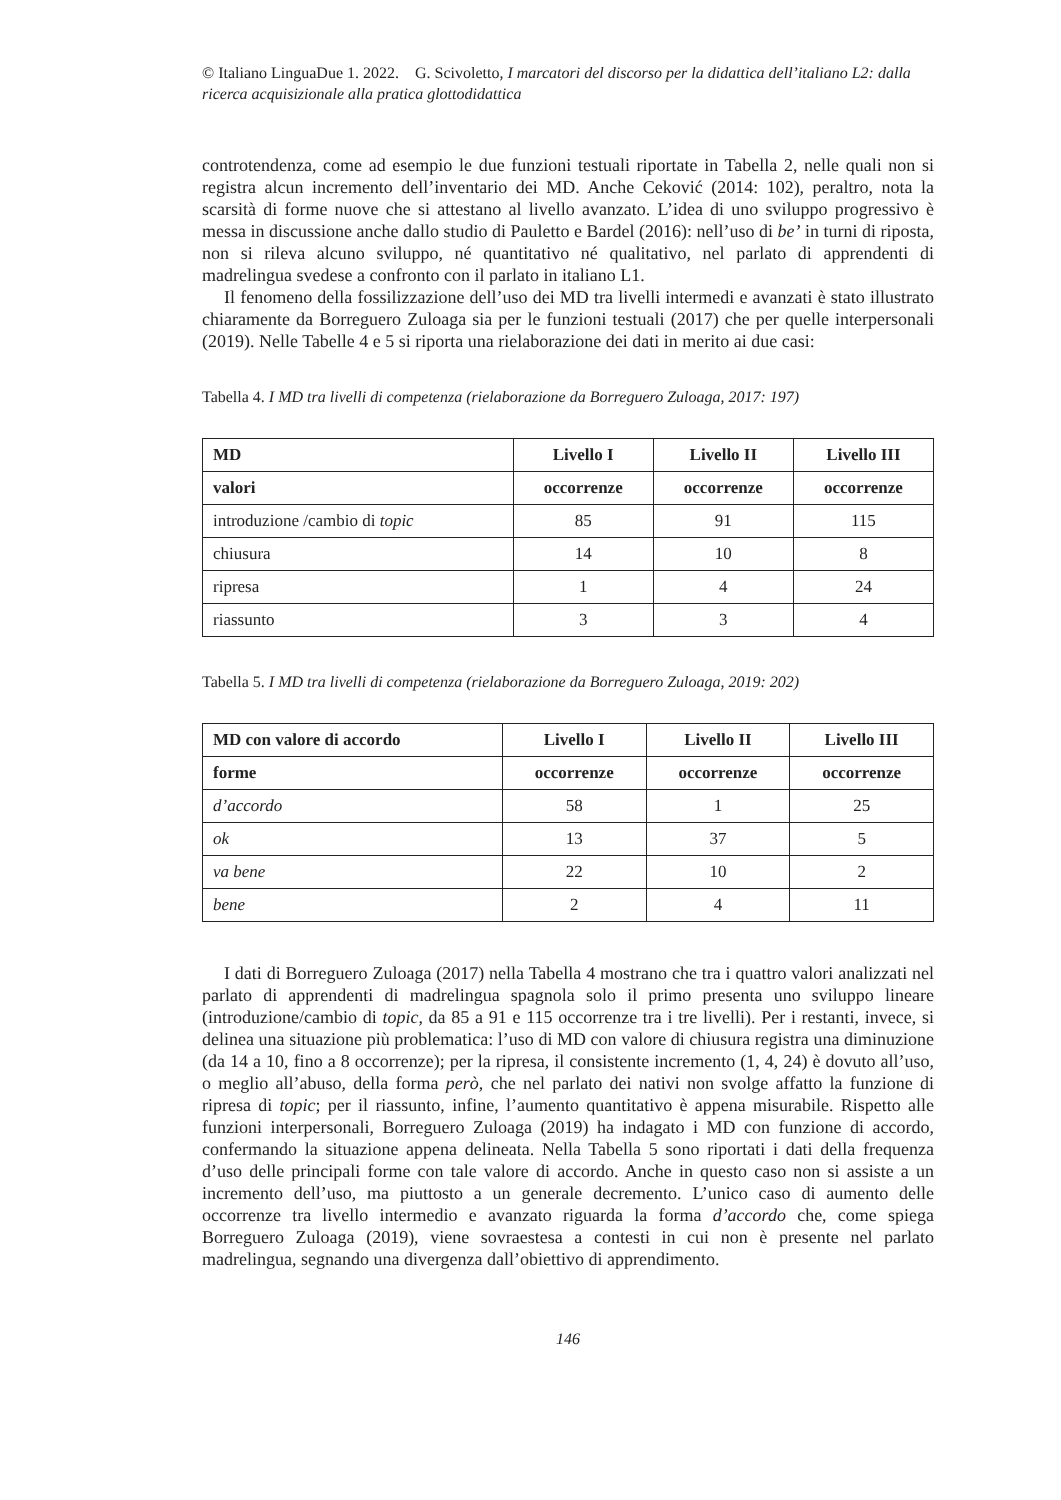© Italiano LinguaDue 1. 2022. G. Scivoletto, I marcatori del discorso per la didattica dell’italiano L2: dalla ricerca acquisizionale alla pratica glottodidattica
controtendenza, come ad esempio le due funzioni testuali riportate in Tabella 2, nelle quali non si registra alcun incremento dell’inventario dei MD. Anche Ceković (2014: 102), peraltro, nota la scarsità di forme nuove che si attestano al livello avanzato. L’idea di uno sviluppo progressivo è messa in discussione anche dallo studio di Pauletto e Bardel (2016): nell’uso di be’ in turni di riposta, non si rileva alcuno sviluppo, né quantitativo né qualitativo, nel parlato di apprendenti di madrelingua svedese a confronto con il parlato in italiano L1.
Il fenomeno della fossilizzazione dell’uso dei MD tra livelli intermedi e avanzati è stato illustrato chiaramente da Borreguero Zuloaga sia per le funzioni testuali (2017) che per quelle interpersonali (2019). Nelle Tabelle 4 e 5 si riporta una rielaborazione dei dati in merito ai due casi:
Tabella 4. I MD tra livelli di competenza (rielaborazione da Borreguero Zuloaga, 2017: 197)
| MD | Livello I | Livello II | Livello III |
| --- | --- | --- | --- |
| valori | occorrenze | occorrenze | occorrenze |
| introduzione /cambio di topic | 85 | 91 | 115 |
| chiusura | 14 | 10 | 8 |
| ripresa | 1 | 4 | 24 |
| riassunto | 3 | 3 | 4 |
Tabella 5. I MD tra livelli di competenza (rielaborazione da Borreguero Zuloaga, 2019: 202)
| MD con valore di accordo | Livello I | Livello II | Livello III |
| --- | --- | --- | --- |
| forme | occorrenze | occorrenze | occorrenze |
| d’accordo | 58 | 1 | 25 |
| ok | 13 | 37 | 5 |
| va bene | 22 | 10 | 2 |
| bene | 2 | 4 | 11 |
I dati di Borreguero Zuloaga (2017) nella Tabella 4 mostrano che tra i quattro valori analizzati nel parlato di apprendenti di madrelingua spagnola solo il primo presenta uno sviluppo lineare (introduzione/cambio di topic, da 85 a 91 e 115 occorrenze tra i tre livelli). Per i restanti, invece, si delinea una situazione più problematica: l’uso di MD con valore di chiusura registra una diminuzione (da 14 a 10, fino a 8 occorrenze); per la ripresa, il consistente incremento (1, 4, 24) è dovuto all’uso, o meglio all’abuso, della forma però, che nel parlato dei nativi non svolge affatto la funzione di ripresa di topic; per il riassunto, infine, l’aumento quantitativo è appena misurabile. Rispetto alle funzioni interpersonali, Borreguero Zuloaga (2019) ha indagato i MD con funzione di accordo, confermando la situazione appena delineata. Nella Tabella 5 sono riportati i dati della frequenza d’uso delle principali forme con tale valore di accordo. Anche in questo caso non si assiste a un incremento dell’uso, ma piuttosto a un generale decremento. L’unico caso di aumento delle occorrenze tra livello intermedio e avanzato riguarda la forma d’accordo che, come spiega Borreguero Zuloaga (2019), viene sovraestesa a contesti in cui non è presente nel parlato madrelingua, segnando una divergenza dall’obiettivo di apprendimento.
146